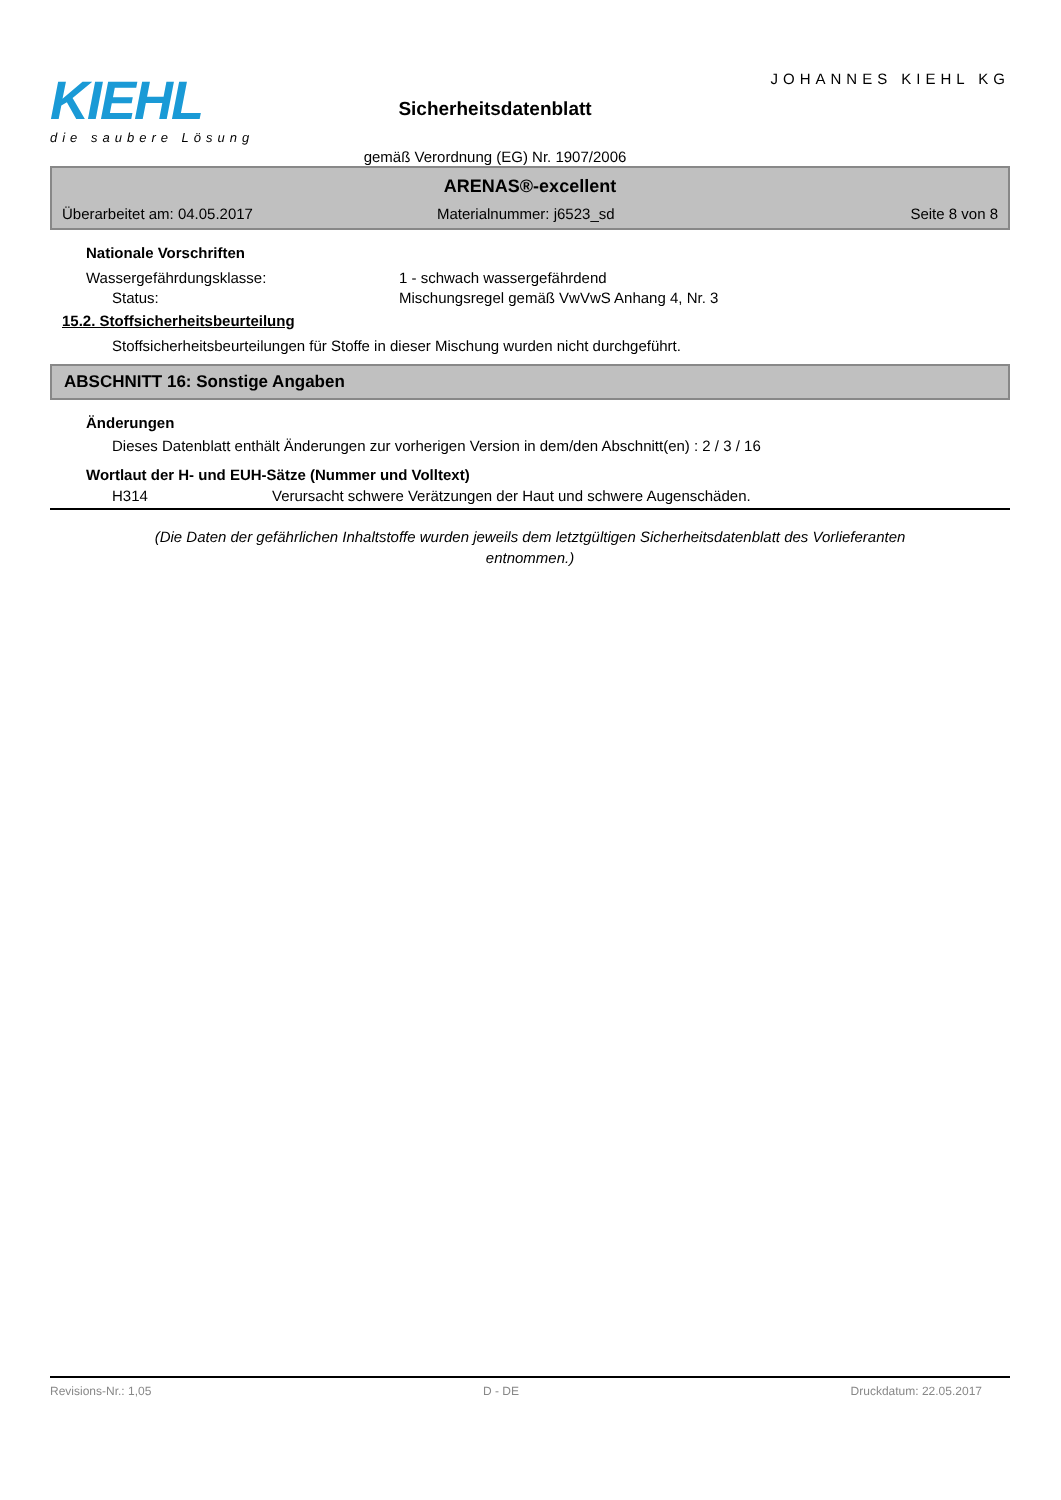KIEHL
die saubere Lösung
Sicherheitsdatenblatt
gemäß Verordnung (EG) Nr. 1907/2006
JOHANNES KIEHL KG
ARENAS®-excellent
Überarbeitet am: 04.05.2017 Materialnummer: j6523_sd Seite 8 von 8
Nationale Vorschriften
Wassergefährdungsklasse: 1 - schwach wassergefährdend
Status: Mischungsregel gemäß VwVwS Anhang 4, Nr. 3
15.2. Stoffsicherheitsbeurteilung
Stoffsicherheitsbeurteilungen für Stoffe in dieser Mischung wurden nicht durchgeführt.
ABSCHNITT 16: Sonstige Angaben
Änderungen
Dieses Datenblatt enthält Änderungen zur vorherigen Version in dem/den Abschnitt(en) : 2 / 3 / 16
Wortlaut der H- und EUH-Sätze (Nummer und Volltext)
H314 Verursacht schwere Verätzungen der Haut und schwere Augenschäden.
(Die Daten der gefährlichen Inhaltstoffe wurden jeweils dem letztgültigen Sicherheitsdatenblatt des Vorlieferanten entnommen.)
Revisions-Nr.: 1,05 D - DE Druckdatum: 22.05.2017